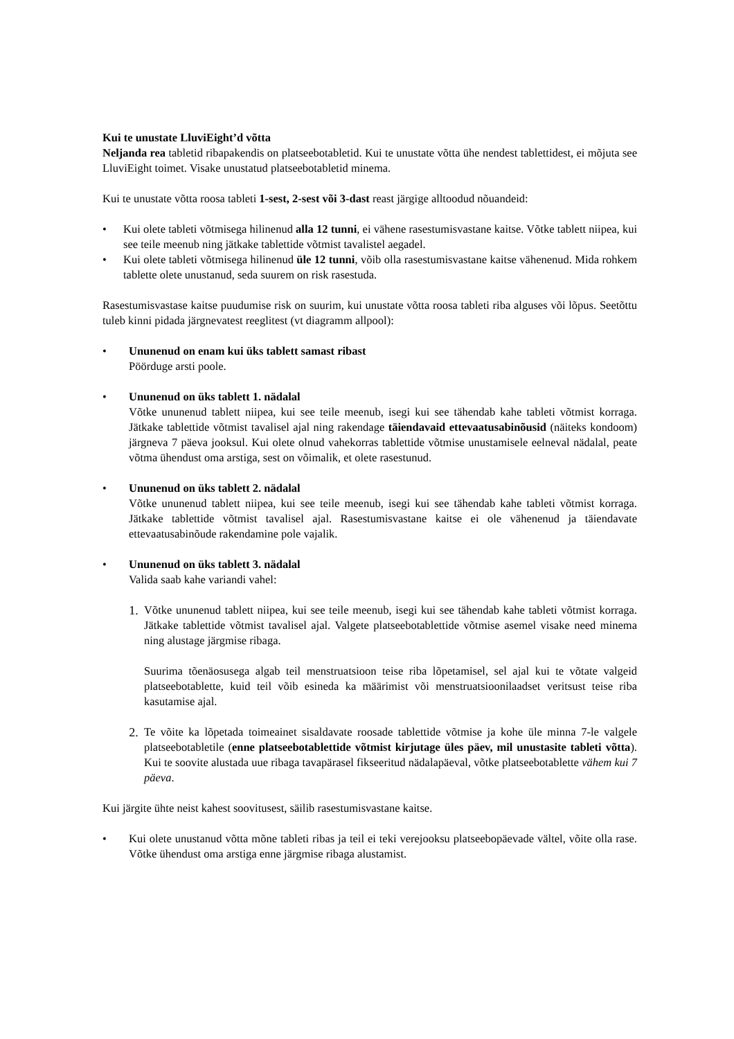Kui te unustate LluviEight’d võtta
Neljanda rea tabletid ribapakendis on platseebotabletid. Kui te unustate võtta ühe nendest tablettidest, ei mõjuta see LluviEight toimet. Visake unustatud platseebotabletid minema.
Kui te unustate võtta roosa tableti 1-sest, 2-sest või 3-dast reast järgige alltoodud nõuandeid:
• Kui olete tableti võtmisega hilinenud alla 12 tunni, ei vähene rasestumisvastane kaitse. Võtke tablett niipea, kui see teile meenub ning jätkake tablettide võtmist tavalistel aegadel.
• Kui olete tableti võtmisega hilinenud üle 12 tunni, võib olla rasestumisvastane kaitse vähenenud. Mida rohkem tablette olete unustanud, seda suurem on risk rasestuda.
Rasestumisvastase kaitse puudumise risk on suurim, kui unustate võtta roosa tableti riba alguses või lõpus. Seetõttu tuleb kinni pidada järgnevatest reeglitest (vt diagramm allpool):
• Ununenud on enam kui üks tablett samast ribast
Pöörduge arsti poole.
• Ununenud on üks tablett 1. nädalal
Võtke ununenud tablett niipea, kui see teile meenub, isegi kui see tähendab kahe tableti võtmist korraga. Jätkake tablettide võtmist tavalisel ajal ning rakendage täiendavaid ettevaatusabinõusid (näiteks kondoom) järgneva 7 päeva jooksul. Kui olete olnud vahekorras tablettide võtmise unustamisele eelneval nädalal, peate võtma ühendust oma arstiga, sest on võimalik, et olete rasestunud.
• Ununenud on üks tablett 2. nädalal
Võtke ununenud tablett niipea, kui see teile meenub, isegi kui see tähendab kahe tableti võtmist korraga. Jätkake tablettide võtmist tavalisel ajal. Rasestumisvastane kaitse ei ole vähenenud ja täiendavate ettevaatusabinõude rakendamine pole vajalik.
• Ununenud on üks tablett 3. nädalal
Valida saab kahe variandi vahel:
1. Võtke ununenud tablett niipea, kui see teile meenub, isegi kui see tähendab kahe tableti võtmist korraga. Jätkake tablettide võtmist tavalisel ajal. Valgete platseebotablettide võtmise asemel visake need minema ning alustage järgmise ribaga.
Suurima tõenäosusega algab teil menstruatsioon teise riba lõpetamisel, sel ajal kui te võtate valgeid platseebotablette, kuid teil võib esineda ka määrimist või menstruatsioonilaadset veritsust teise riba kasutamise ajal.
2. Te võite ka lõpetada toimeainet sisaldavate roosade tablettide võtmise ja kohe üle minna 7-le valgele platseebotabletile (enne platseebotablettide võtmist kirjutage üles päev, mil unustasite tableti võtta). Kui te soovite alustada uue ribaga tavapärasel fikseeritud nädalapäeval, võtke platseebotablette vähem kui 7 päeva.
Kui järgite ühte neist kahest soovitusest, säilib rasestumisvastane kaitse.
• Kui olete unustanud võtta mõne tableti ribas ja teil ei teki verejooksu platseebopäevade vältel, võite olla rase. Võtke ühendust oma arstiga enne järgmise ribaga alustamist.